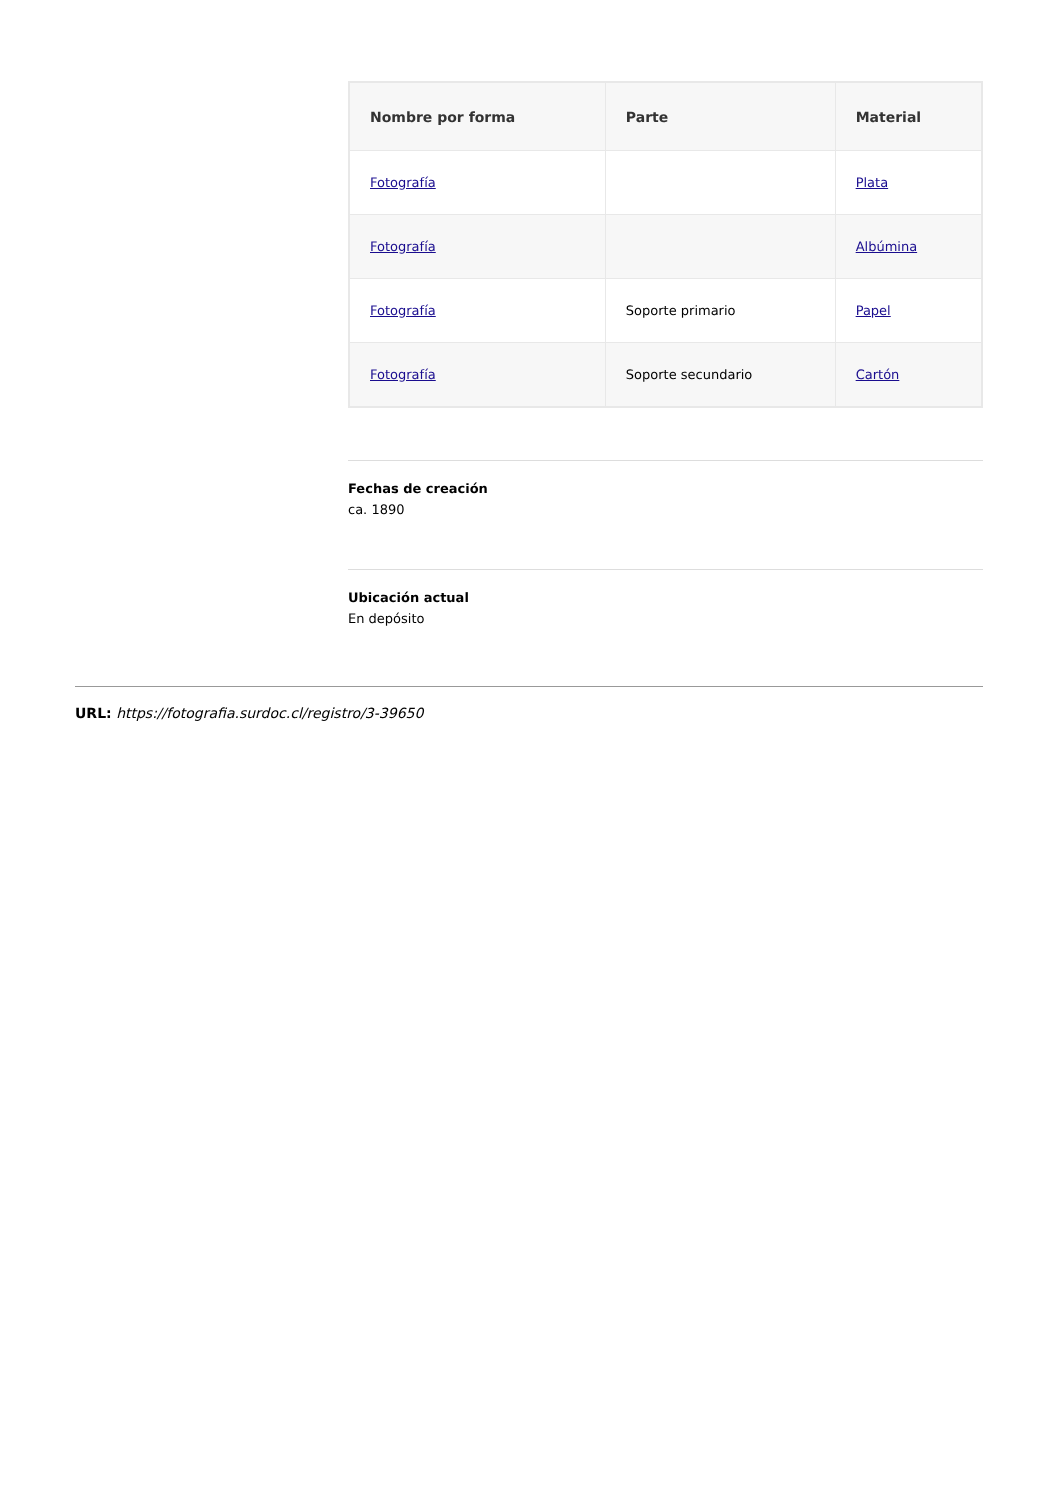| Nombre por forma | Parte | Material |
| --- | --- | --- |
| Fotografía | | Plata |
| Fotografía | | Albúmina |
| Fotografía | Soporte primario | Papel |
| Fotografía | Soporte secundario | Cartón |
Fechas de creación
ca. 1890
Ubicación actual
En depósito
URL: https://fotografia.surdoc.cl/registro/3-39650